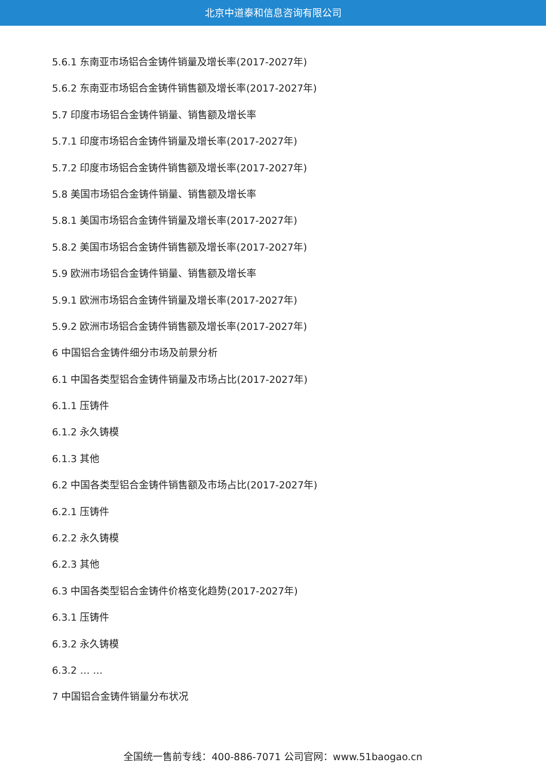北京中道泰和信息咨询有限公司
5.6.1 东南亚市场铝合金铸件销量及增长率(2017-2027年)
5.6.2 东南亚市场铝合金铸件销售额及增长率(2017-2027年)
5.7 印度市场铝合金铸件销量、销售额及增长率
5.7.1 印度市场铝合金铸件销量及增长率(2017-2027年)
5.7.2 印度市场铝合金铸件销售额及增长率(2017-2027年)
5.8 美国市场铝合金铸件销量、销售额及增长率
5.8.1 美国市场铝合金铸件销量及增长率(2017-2027年)
5.8.2 美国市场铝合金铸件销售额及增长率(2017-2027年)
5.9 欧洲市场铝合金铸件销量、销售额及增长率
5.9.1 欧洲市场铝合金铸件销量及增长率(2017-2027年)
5.9.2 欧洲市场铝合金铸件销售额及增长率(2017-2027年)
6 中国铝合金铸件细分市场及前景分析
6.1 中国各类型铝合金铸件销量及市场占比(2017-2027年)
6.1.1 压铸件
6.1.2 永久铸模
6.1.3 其他
6.2 中国各类型铝合金铸件销售额及市场占比(2017-2027年)
6.2.1 压铸件
6.2.2 永久铸模
6.2.3 其他
6.3 中国各类型铝合金铸件价格变化趋势(2017-2027年)
6.3.1 压铸件
6.3.2 永久铸模
6.3.2 … …
7 中国铝合金铸件销量分布状况
全国统一售前专线：400-886-7071 公司官网：www.51baogao.cn